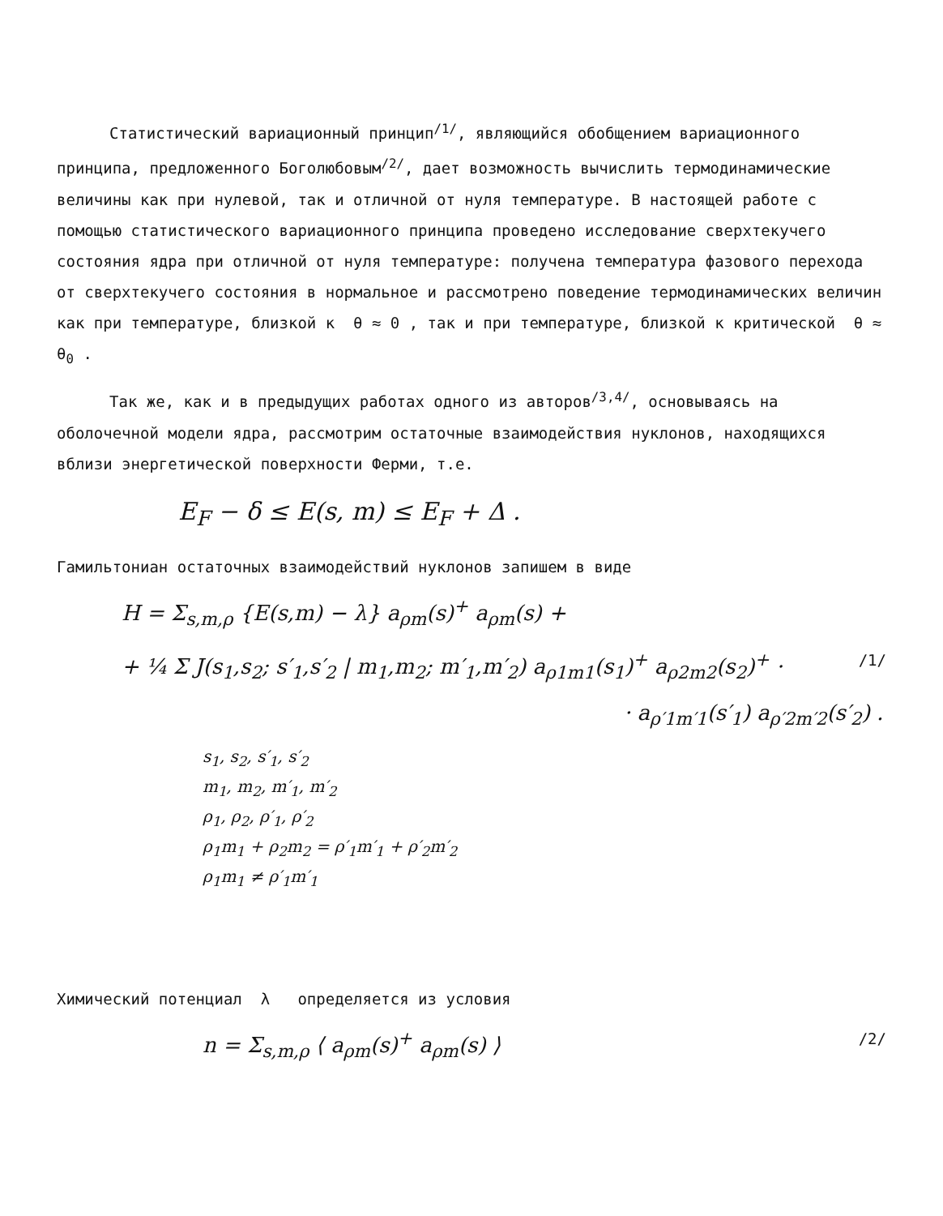Статистический вариационный принцип<sup>/1/</sup>, являющийся обобщением вариационного принципа, предложенного Боголюбовым<sup>/2/</sup>, дает возможность вычислить термодинамические величины как при нулевой, так и отличной от нуля температуре. В настоящей работе с помощью статистического вариационного принципа проведено исследование сверхтекучего состояния ядра при отличной от нуля температуре: получена температура фазового перехода от сверхтекучего состояния в нормальное и рассмотрено поведение термодинамических величин как при температуре, близкой к θ ≈ 0 , так и при температуре, близкой к критической θ ≈ θ<sub>0</sub> .
Так же, как и в предыдущих работах одного из авторов<sup>/3,4/</sup>, основываясь на оболочечной модели ядра, рассмотрим остаточные взаимодействия нуклонов, находящихся вблизи энергетической поверхности Ферми, т.е.
E<sub>F</sub> − δ ≤ E(s, m) ≤ E<sub>F</sub> + Δ .
Гамильтониан остаточных взаимодействий нуклонов запишем в виде
H = Σ<sub>s,m,ρ</sub> {E(s,m) − λ} a<sub>ρm</sub>(s)<sup>+</sup> a<sub>ρm</sub>(s) +
+ ¼ Σ J(s<sub>1</sub>,s<sub>2</sub>; s′<sub>1</sub>,s′<sub>2</sub> | m<sub>1</sub>,m<sub>2</sub>; m′<sub>1</sub>,m′<sub>2</sub>) a<sub>ρ1m1</sub>(s<sub>1</sub>)<sup>+</sup> a<sub>ρ2m2</sub>(s<sub>2</sub>)<sup>+</sup> · /1/
· a<sub>ρ′1m′1</sub>(s′<sub>1</sub>) a<sub>ρ′2m′2</sub>(s′<sub>2</sub>) .
s<sub>1</sub>, s<sub>2</sub>, s′<sub>1</sub>, s′<sub>2</sub>
m<sub>1</sub>, m<sub>2</sub>, m′<sub>1</sub>, m′<sub>2</sub>
ρ<sub>1</sub>, ρ<sub>2</sub>, ρ′<sub>1</sub>, ρ′<sub>2</sub>
ρ<sub>1</sub>m<sub>1</sub> + ρ<sub>2</sub>m<sub>2</sub> = ρ′<sub>1</sub>m′<sub>1</sub> + ρ′<sub>2</sub>m′<sub>2</sub>
ρ<sub>1</sub>m<sub>1</sub> ≠ ρ′<sub>1</sub>m′<sub>1</sub>
Химический потенциал λ определяется из условия
n = Σ<sub>s,m,ρ</sub> ⟨ a<sub>ρm</sub>(s)<sup>+</sup> a<sub>ρm</sub>(s) ⟩ /2/